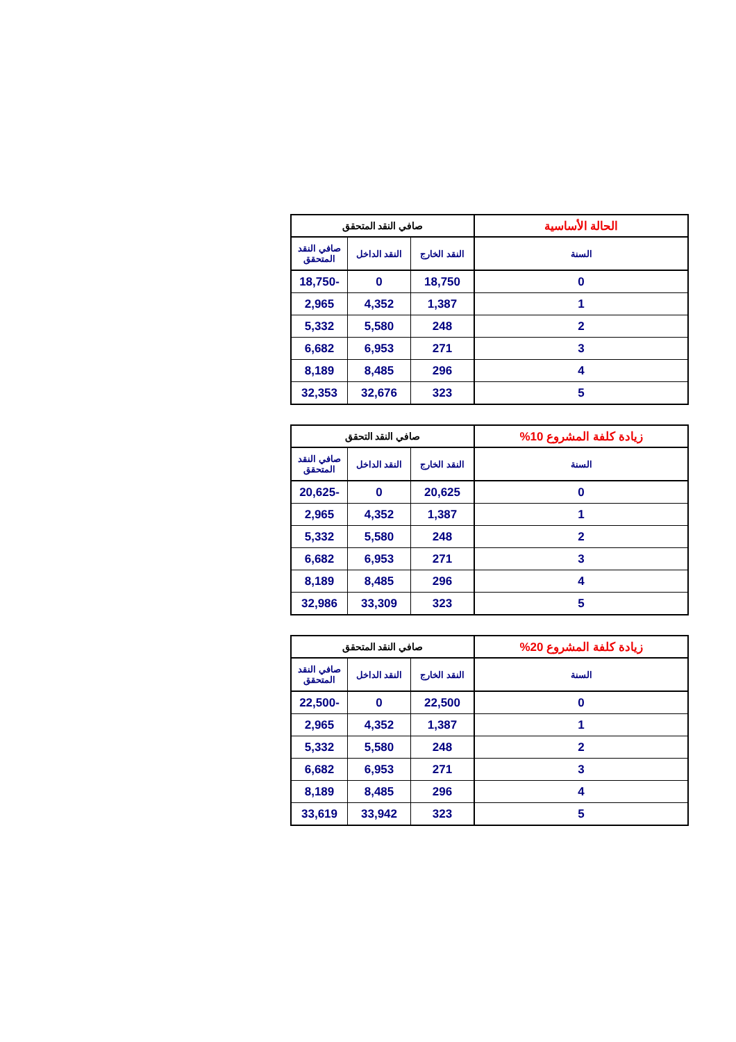| الحالة الأساسية | صافي النقد المتحقق | | |
| --- | --- | --- | --- |
| السنة | النقد الخارج | النقد الداخل | صافي النقد المتحقق |
| 0 | 18,750 | 0 | -18,750 |
| 1 | 1,387 | 4,352 | 2,965 |
| 2 | 248 | 5,580 | 5,332 |
| 3 | 271 | 6,953 | 6,682 |
| 4 | 296 | 8,485 | 8,189 |
| 5 | 323 | 32,676 | 32,353 |
| زيادة كلفة المشروع 10% | صافي النقد التحقق | | |
| --- | --- | --- | --- |
| السنة | النقد الخارج | النقد الداخل | صافي النقد المتحقق |
| 0 | 20,625 | 0 | -20,625 |
| 1 | 1,387 | 4,352 | 2,965 |
| 2 | 248 | 5,580 | 5,332 |
| 3 | 271 | 6,953 | 6,682 |
| 4 | 296 | 8,485 | 8,189 |
| 5 | 323 | 33,309 | 32,986 |
| زيادة كلفة المشروع 20% | صافي النقد المتحقق | | |
| --- | --- | --- | --- |
| السنة | النقد الخارج | النقد الداخل | صافي النقد المتحقق |
| 0 | 22,500 | 0 | -22,500 |
| 1 | 1,387 | 4,352 | 2,965 |
| 2 | 248 | 5,580 | 5,332 |
| 3 | 271 | 6,953 | 6,682 |
| 4 | 296 | 8,485 | 8,189 |
| 5 | 323 | 33,942 | 33,619 |